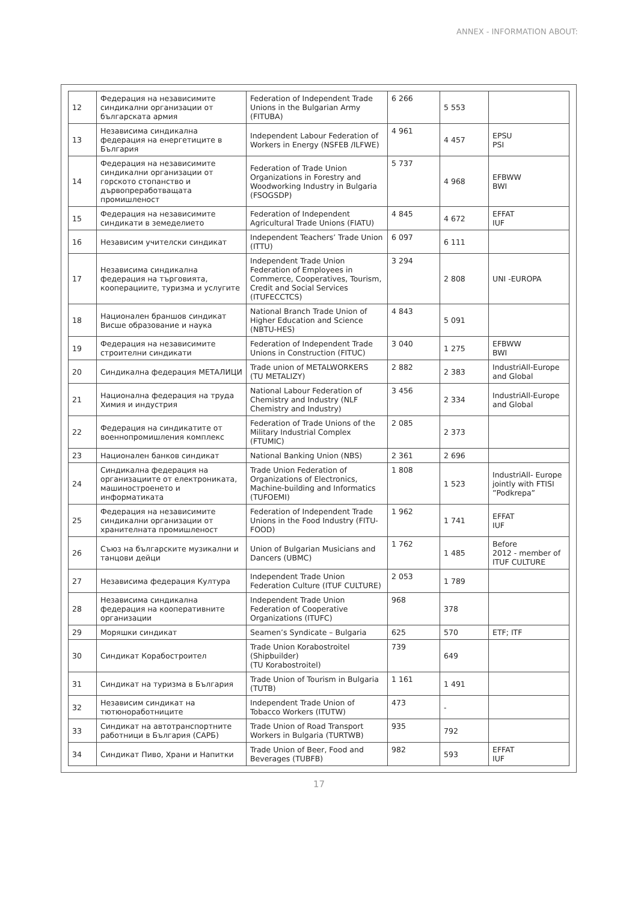ANNEX - INFORMATION ABOUT:
| 12 | Федерация на независимите синдикални организации от българската армия | Federation of Independent Trade Unions in the Bulgarian Army (FITUBA) | 6 266 | 5 553 | |
| 13 | Независима синдикална федерация на енергетиците в България | Independent Labour Federation of Workers in Energy (NSFEB /ILFWE) | 4 961 | 4 457 | EPSU PSI |
| 14 | Федерация на независимите синдикални организации от горското стопанство и дървопреработващата промишленост | Federation of Trade Union Organizations in Forestry and Woodworking Industry in Bulgaria (FSOGSDP) | 5 737 | 4 968 | EFBWW BWI |
| 15 | Федерация на независимите синдикати в земеделието | Federation of Independent Agricultural Trade Unions (FIATU) | 4 845 | 4 672 | EFFAT IUF |
| 16 | Независим учителски синдикат | Independent Teachers’ Trade Union (ITTU) | 6 097 | 6 111 | |
| 17 | Независима синдикална федерация на търговията, кооперациите, туризма и услугите | Independent Trade Union Federation of Employees in Commerce, Cooperatives, Tourism, Credit and Social Services (ITUFECCTCS) | 3 294 | 2 808 | UNI -EUROPA |
| 18 | Национален браншов синдикат Висше образование и наука | National Branch Trade Union of Higher Education and Science (NBTU-HES) | 4 843 | 5 091 | |
| 19 | Федерация на независимите строителни синдикати | Federation of Independent Trade Unions in Construction (FITUC) | 3 040 | 1 275 | EFBWW BWI |
| 20 | Синдикална федерация МЕТАЛИЦИ | Trade union of METALWORKERS (TU METALIZY) | 2 882 | 2 383 | IndustriAll-Europe and Global |
| 21 | Национална федерация на труда Химия и индустрия | National Labour Federation of Chemistry and Industry (NLF Chemistry and Industry) | 3 456 | 2 334 | IndustriAll-Europe and Global |
| 22 | Федерация на синдикатите от военнопромишления комплекс | Federation of Trade Unions of the Military Industrial Complex (FTUMIC) | 2 085 | 2 373 | |
| 23 | Национален банков синдикат | National Banking Union (NBS) | 2 361 | 2 696 | |
| 24 | Синдикална федерация на организациите от електрониката, машиностроенето и информатиката | Trade Union Federation of Organizations of Electronics, Machine-building and Informatics (TUFOEMI) | 1 808 | 1 523 | IndustriAll- Europe jointly with FTISI ”Podkrepa” |
| 25 | Федерация на независимите синдикални организации от хранителната промишленост | Federation of Independent Trade Unions in the Food Industry (FITU-FOOD) | 1 962 | 1 741 | EFFAT IUF |
| 26 | Съюз на българските музикални и танцови дейци | Union of Bulgarian Musicians and Dancers (UBMC) | 1 762 | 1 485 | Before 2012 - member of ITUF CULTURE |
| 27 | Независима федерация Култура | Independent Trade Union Federation Culture (ITUF CULTURE) | 2 053 | 1 789 | |
| 28 | Независима синдикална федерация на кооперативните организации | Independent Trade Union Federation of Cooperative Organizations (ITUFC) | 968 | 378 | |
| 29 | Моряшки синдикат | Seamen’s Syndicate – Bulgaria | 625 | 570 | ETF; ITF |
| 30 | Синдикат Корабостроител | Trade Union Korabostroitel (Shipbuilder) (TU Korabostroitel) | 739 | 649 | |
| 31 | Синдикат на туризма в България | Trade Union of Tourism in Bulgaria (TUTB) | 1 161 | 1 491 | |
| 32 | Независим синдикат на тютюноработниците | Independent Trade Union of Tobacco Workers (ITUTW) | 473 | - | |
| 33 | Синдикат на автотранспортните работници в България (САРБ) | Trade Union of Road Transport Workers in Bulgaria (TURTWB) | 935 | 792 | |
| 34 | Синдикат Пиво, Храни и Напитки | Trade Union of Beer, Food and Beverages (TUBFB) | 982 | 593 | EFFAT IUF |
17